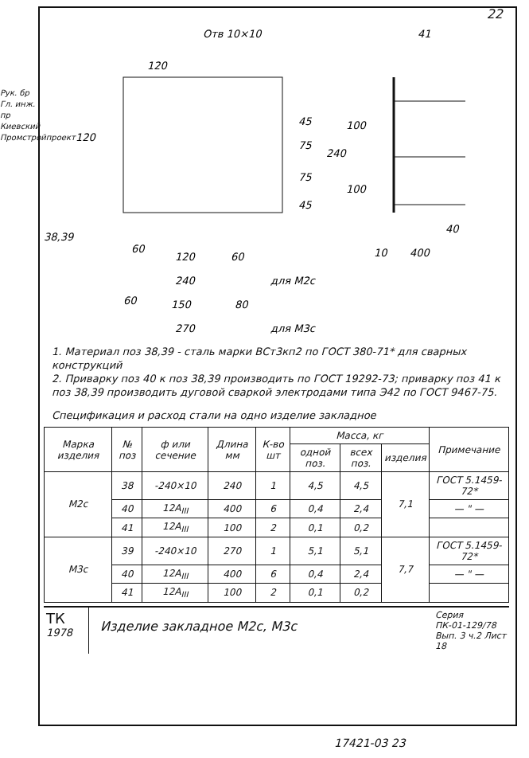Рук. бр Гл. инж. пр Киевский Промстройпроект
22
120
Отв 10×10
45
75
75
45
240
120
38,39
60
120
60
240
для М2с
60
150
80
270
для М3с
41
100
100
40
10
400
1. Материал поз 38,39 - сталь марки ВСт3кп2 по ГОСТ 380-71* для сварных конструкций
2. Приварку поз 40 к поз 38,39 производить по ГОСТ 19292-73; приварку поз 41 к поз 38,39 производить дуговой сваркой электродами типа Э42 по ГОСТ 9467-75.
Спецификация и расход стали на одно изделие закладное
| Марка изделия | № поз | ф или сечение | Длина мм | К-во шт | Масса, кг | | | Примечание |
| --- | --- | --- | --- | --- | --- | --- | --- | --- |
| | | | | | одной поз. | всех поз. | изделия | |
| М2с | 38 | -240×10 | 240 | 1 | 4,5 | 4,5 | 7,1 | ГОСТ 5.1459-72* |
| | 40 | 12А<sub>III</sub> | 400 | 6 | 0,4 | 2,4 | | — " — |
| | 41 | 12А<sub>III</sub> | 100 | 2 | 0,1 | 0,2 | | |
| М3с | 39 | -240×10 | 270 | 1 | 5,1 | 5,1 | 7,7 | ГОСТ 5.1459-72* |
| | 40 | 12А<sub>III</sub> | 400 | 6 | 0,4 | 2,4 | | — " — |
| | 41 | 12А<sub>III</sub> | 100 | 2 | 0,1 | 0,2 | | |
ТК
1978
Изделие закладное М2с, М3с
Серия
ПК-01-129/78
Вып. 3 ч.2 Лист 18
17421-03 23